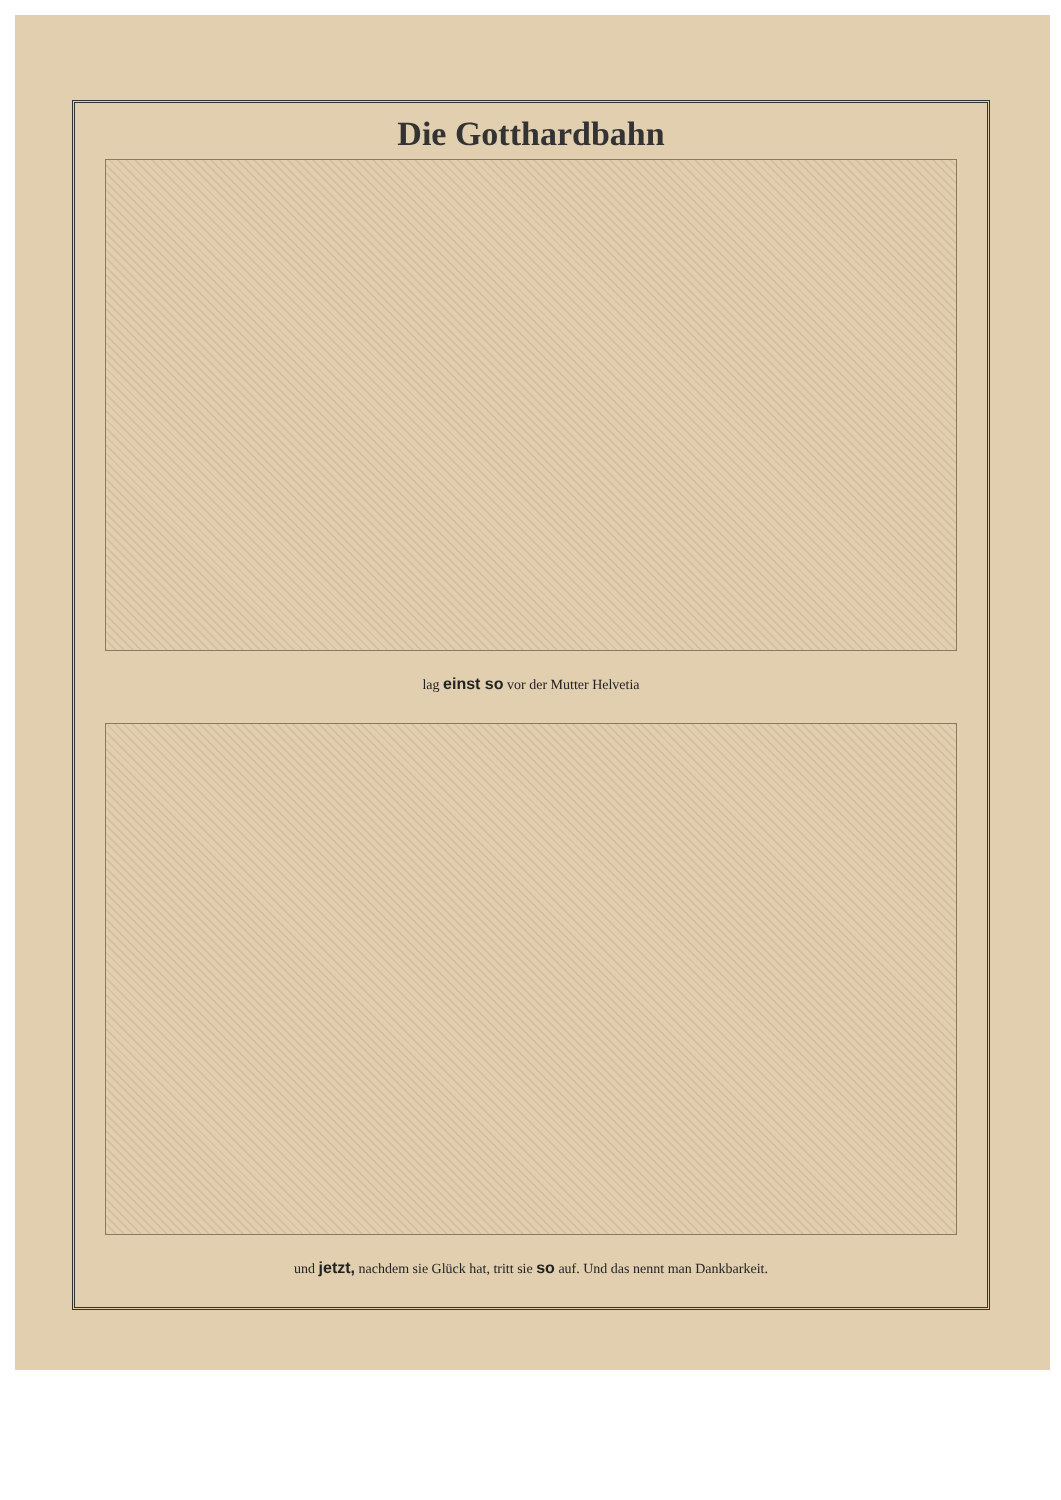Die Gotthardbahn
lag einst so vor der Mutter Helvetia
und jetzt, nachdem sie Glück hat, tritt sie so auf. Und das nennt man Dankbarkeit.